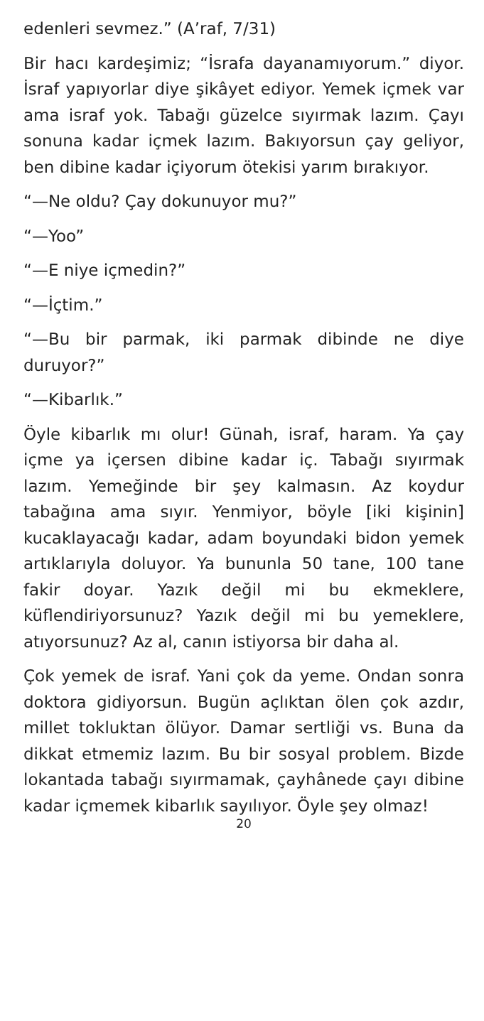edenleri sevmez.” (A’raf, 7/31)
Bir hacı kardeşimiz; “İsrafa dayanamıyorum.” diyor. İsraf yapıyorlar diye şikâyet ediyor. Yemek içmek var ama israf yok. Tabağı güzelce sıyırmak lazım. Çayı sonuna kadar içmek lazım. Bakıyorsun çay geliyor, ben dibine kadar içiyorum ötekisi yarım bırakıyor.
“—Ne oldu? Çay dokunuyor mu?”
“—Yoo”
“—E niye içmedin?”
“—İçtim.”
“—Bu bir parmak, iki parmak dibinde ne diye duruyor?”
“—Kibarlık.”
Öyle kibarlık mı olur! Günah, israf, haram. Ya çay içme ya içersen dibine kadar iç. Tabağı sıyırmak lazım. Yemeğinde bir şey kalmasın. Az koydur tabağına ama sıyır. Yenmiyor, böyle [iki kişinin] kucaklayacağı kadar, adam boyundaki bidon yemek artıklarıyla doluyor. Ya bununla 50 tane, 100 tane fakir doyar. Yazık değil mi bu ekmeklere, küflendiriyorsunuz? Yazık değil mi bu yemeklere, atıyorsunuz? Az al, canın istiyorsa bir daha al.
Çok yemek de israf. Yani çok da yeme. Ondan sonra doktora gidiyorsun. Bugün açlıktan ölen çok azdır, millet tokluktan ölüyor. Damar sertliği vs. Buna da dikkat etmemiz lazım. Bu bir sosyal problem. Bizde lokantada tabağı sıyırmamak, çayhânede çayı dibine kadar içmemek kibarlık sayılıyor. Öyle şey olmaz!
20